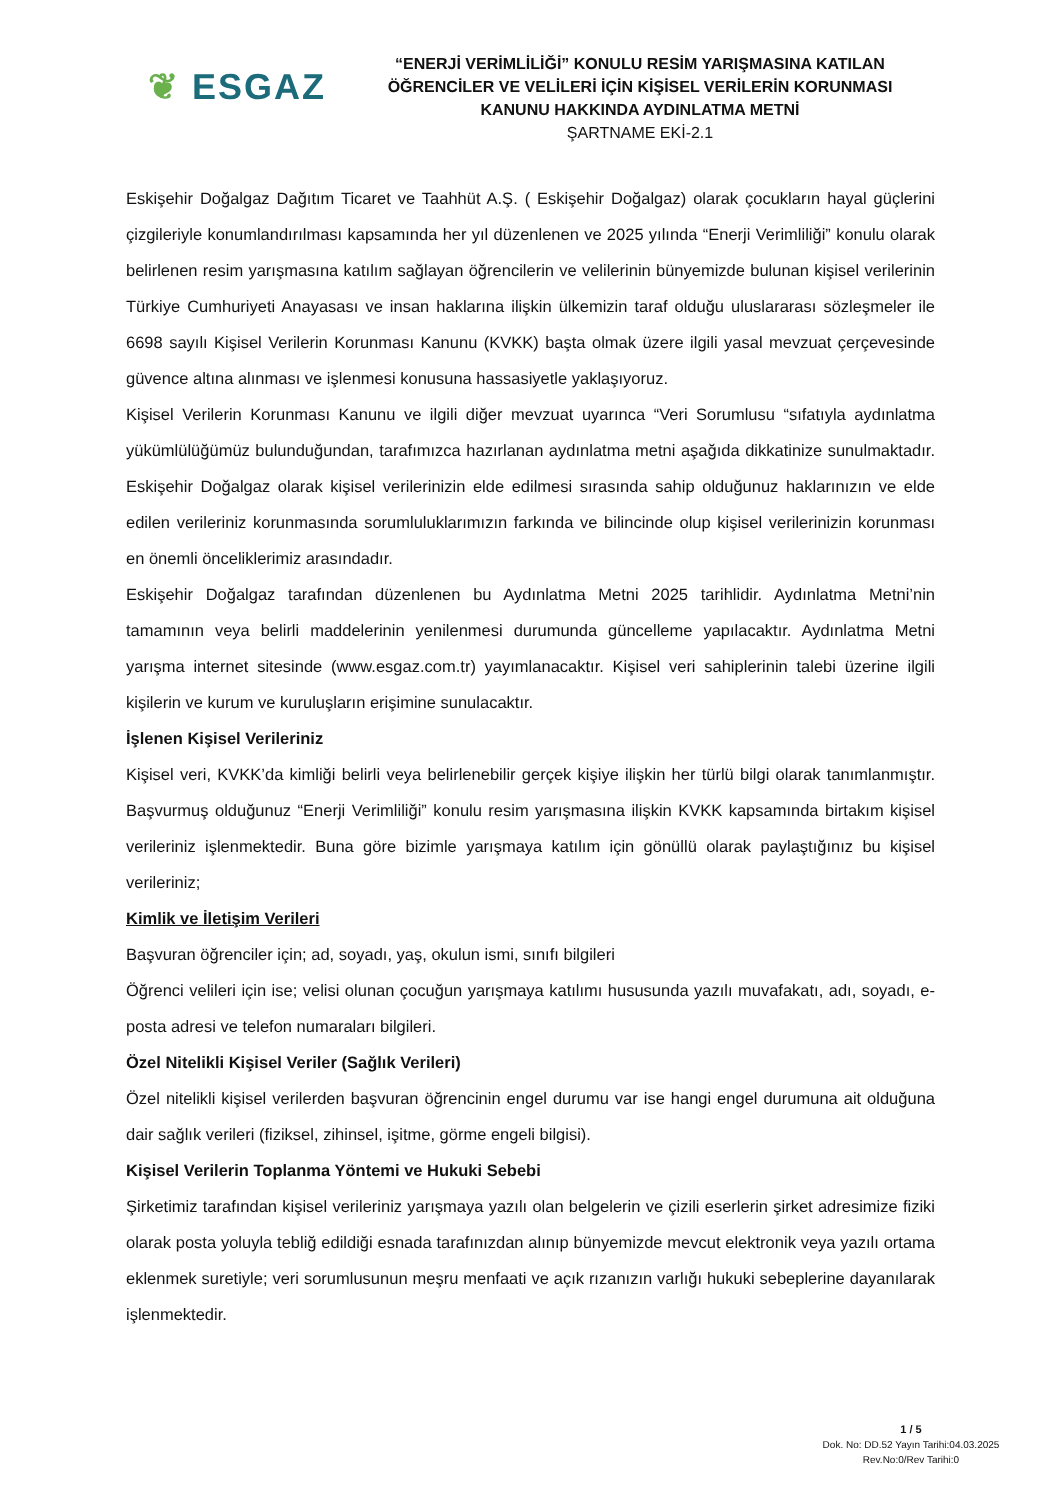❦ ESGAZ
“ENERJİ VERİMLİLİĞİ” KONULU RESİM YARIŞMASINA KATILAN ÖĞRENCİLER VE VELİLERİ İÇİN KİŞİSEL VERİLERİN KORUNMASI KANUNU HAKKINDA AYDINLATMA METNİ
ŞARTNAME EKİ-2.1
Eskişehir Doğalgaz Dağıtım Ticaret ve Taahhüt A.Ş. ( Eskişehir Doğalgaz) olarak çocukların hayal güçlerini çizgileriyle konumlandırılması kapsamında her yıl düzenlenen ve 2025 yılında “Enerji Verimliliği” konulu olarak belirlenen resim yarışmasına katılım sağlayan öğrencilerin ve velilerinin bünyemizde bulunan kişisel verilerinin Türkiye Cumhuriyeti Anayasası ve insan haklarına ilişkin ülkemizin taraf olduğu uluslararası sözleşmeler ile 6698 sayılı Kişisel Verilerin Korunması Kanunu (KVKK) başta olmak üzere ilgili yasal mevzuat çerçevesinde güvence altına alınması ve işlenmesi konusuna hassasiyetle yaklaşıyoruz.
Kişisel Verilerin Korunması Kanunu ve ilgili diğer mevzuat uyarınca “Veri Sorumlusu “sıfatıyla aydınlatma yükümlülüğümüz bulunduğundan, tarafımızca hazırlanan aydınlatma metni aşağıda dikkatinize sunulmaktadır. Eskişehir Doğalgaz olarak kişisel verilerinizin elde edilmesi sırasında sahip olduğunuz haklarınızın ve elde edilen verileriniz korunmasında sorumluluklarımızın farkında ve bilincinde olup kişisel verilerinizin korunması en önemli önceliklerimiz arasındadır.
Eskişehir Doğalgaz tarafından düzenlenen bu Aydınlatma Metni 2025 tarihlidir. Aydınlatma Metni’nin tamamının veya belirli maddelerinin yenilenmesi durumunda güncelleme yapılacaktır. Aydınlatma Metni yarışma internet sitesinde (www.esgaz.com.tr) yayımlanacaktır. Kişisel veri sahiplerinin talebi üzerine ilgili kişilerin ve kurum ve kuruluşların erişimine sunulacaktır.
İşlenen Kişisel Verileriniz
Kişisel veri, KVKK’da kimliği belirli veya belirlenebilir gerçek kişiye ilişkin her türlü bilgi olarak tanımlanmıştır. Başvurmuş olduğunuz “Enerji Verimliliği” konulu resim yarışmasına ilişkin KVKK kapsamında birtakım kişisel verileriniz işlenmektedir. Buna göre bizimle yarışmaya katılım için gönüllü olarak paylaştığınız bu kişisel verileriniz;
Kimlik ve İletişim Verileri
Başvuran öğrenciler için; ad, soyadı, yaş, okulun ismi, sınıfı bilgileri
Öğrenci velileri için ise; velisi olunan çocuğun yarışmaya katılımı hususunda yazılı muvafakatı, adı, soyadı, e-posta adresi ve telefon numaraları bilgileri.
Özel Nitelikli Kişisel Veriler (Sağlık Verileri)
Özel nitelikli kişisel verilerden başvuran öğrencinin engel durumu var ise hangi engel durumuna ait olduğuna dair sağlık verileri (fiziksel, zihinsel, işitme, görme engeli bilgisi).
Kişisel Verilerin Toplanma Yöntemi ve Hukuki Sebebi
Şirketimiz tarafından kişisel verileriniz yarışmaya yazılı olan belgelerin ve çizili eserlerin şirket adresimize fiziki olarak posta yoluyla tebliğ edildiği esnada tarafınızdan alınıp bünyemizde mevcut elektronik veya yazılı ortama eklenmek suretiyle; veri sorumlusunun meşru menfaati ve açık rızanızın varlığı hukuki sebeplerine dayanılarak işlenmektedir.
1 / 5
Dok. No: DD.52 Yayın Tarihi:04.03.2025
Rev.No:0/Rev Tarihi:0